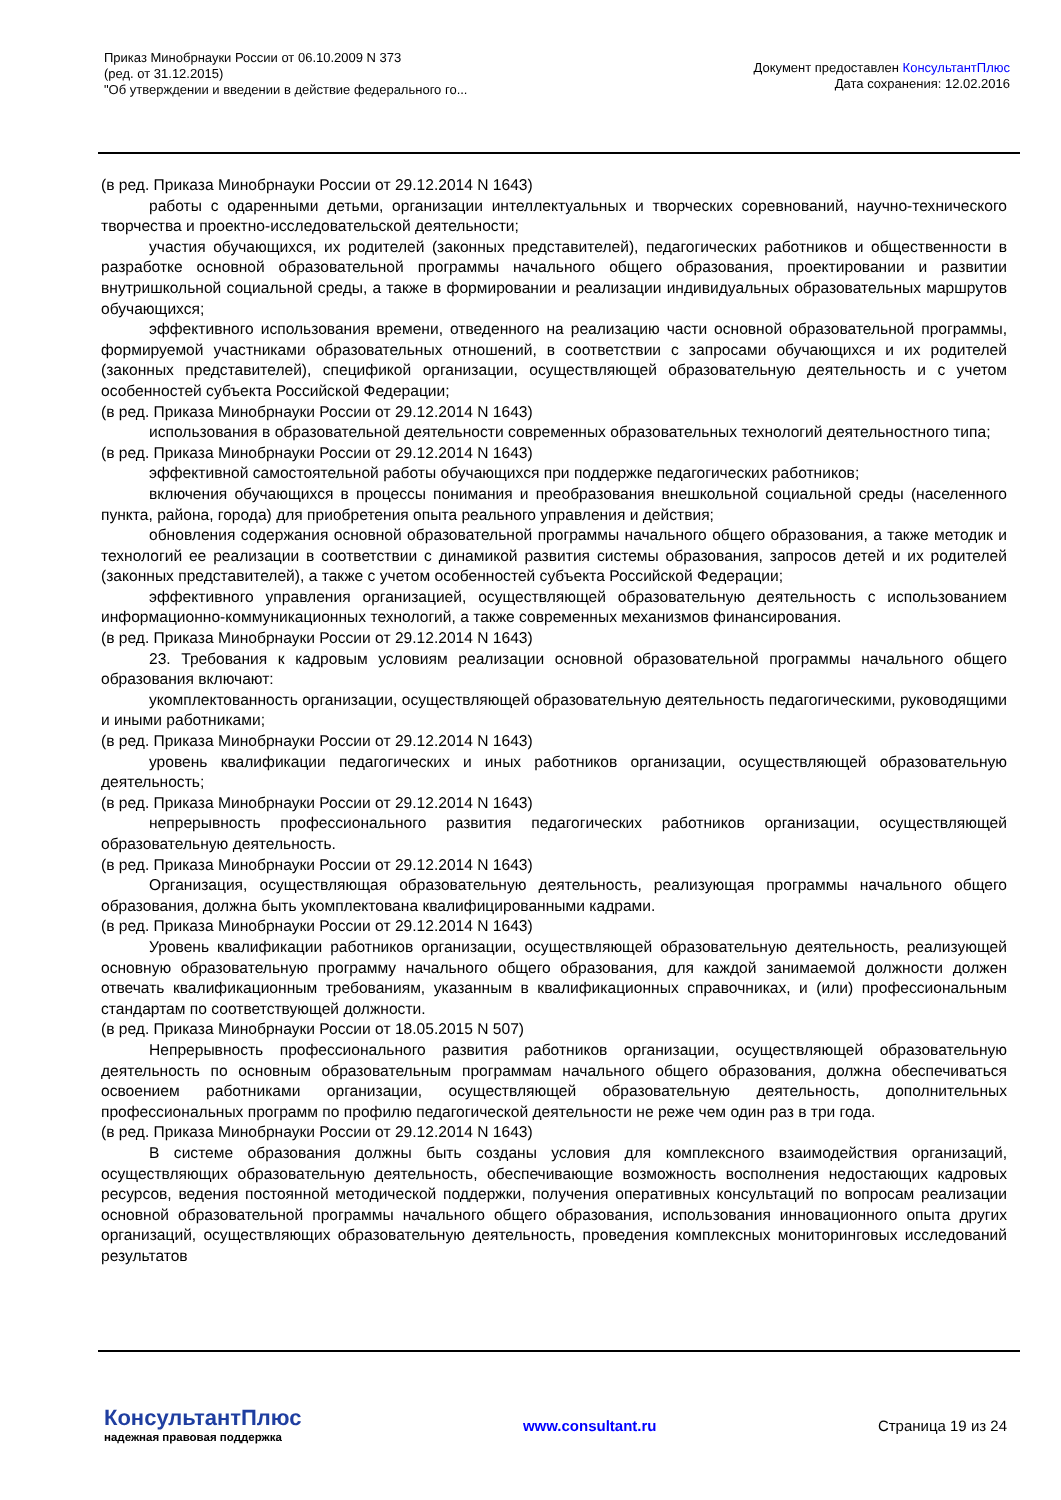Приказ Минобрнауки России от 06.10.2009 N 373
(ред. от 31.12.2015)
"Об утверждении и введении в действие федерального го...
Документ предоставлен КонсультантПлюс
Дата сохранения: 12.02.2016
(в ред. Приказа Минобрнауки России от 29.12.2014 N 1643)
работы с одаренными детьми, организации интеллектуальных и творческих соревнований, научно-технического творчества и проектно-исследовательской деятельности;
участия обучающихся, их родителей (законных представителей), педагогических работников и общественности в разработке основной образовательной программы начального общего образования, проектировании и развитии внутришкольной социальной среды, а также в формировании и реализации индивидуальных образовательных маршрутов обучающихся;
эффективного использования времени, отведенного на реализацию части основной образовательной программы, формируемой участниками образовательных отношений, в соответствии с запросами обучающихся и их родителей (законных представителей), спецификой организации, осуществляющей образовательную деятельность и с учетом особенностей субъекта Российской Федерации;
(в ред. Приказа Минобрнауки России от 29.12.2014 N 1643)
использования в образовательной деятельности современных образовательных технологий деятельностного типа;
(в ред. Приказа Минобрнауки России от 29.12.2014 N 1643)
эффективной самостоятельной работы обучающихся при поддержке педагогических работников;
включения обучающихся в процессы понимания и преобразования внешкольной социальной среды (населенного пункта, района, города) для приобретения опыта реального управления и действия;
обновления содержания основной образовательной программы начального общего образования, а также методик и технологий ее реализации в соответствии с динамикой развития системы образования, запросов детей и их родителей (законных представителей), а также с учетом особенностей субъекта Российской Федерации;
эффективного управления организацией, осуществляющей образовательную деятельность с использованием информационно-коммуникационных технологий, а также современных механизмов финансирования.
(в ред. Приказа Минобрнауки России от 29.12.2014 N 1643)
23. Требования к кадровым условиям реализации основной образовательной программы начального общего образования включают:
укомплектованность организации, осуществляющей образовательную деятельность педагогическими, руководящими и иными работниками;
(в ред. Приказа Минобрнауки России от 29.12.2014 N 1643)
уровень квалификации педагогических и иных работников организации, осуществляющей образовательную деятельность;
(в ред. Приказа Минобрнауки России от 29.12.2014 N 1643)
непрерывность профессионального развития педагогических работников организации, осуществляющей образовательную деятельность.
(в ред. Приказа Минобрнауки России от 29.12.2014 N 1643)
Организация, осуществляющая образовательную деятельность, реализующая программы начального общего образования, должна быть укомплектована квалифицированными кадрами.
(в ред. Приказа Минобрнауки России от 29.12.2014 N 1643)
Уровень квалификации работников организации, осуществляющей образовательную деятельность, реализующей основную образовательную программу начального общего образования, для каждой занимаемой должности должен отвечать квалификационным требованиям, указанным в квалификационных справочниках, и (или) профессиональным стандартам по соответствующей должности.
(в ред. Приказа Минобрнауки России от 18.05.2015 N 507)
Непрерывность профессионального развития работников организации, осуществляющей образовательную деятельность по основным образовательным программам начального общего образования, должна обеспечиваться освоением работниками организации, осуществляющей образовательную деятельность, дополнительных профессиональных программ по профилю педагогической деятельности не реже чем один раз в три года.
(в ред. Приказа Минобрнауки России от 29.12.2014 N 1643)
В системе образования должны быть созданы условия для комплексного взаимодействия организаций, осуществляющих образовательную деятельность, обеспечивающие возможность восполнения недостающих кадровых ресурсов, ведения постоянной методической поддержки, получения оперативных консультаций по вопросам реализации основной образовательной программы начального общего образования, использования инновационного опыта других организаций, осуществляющих образовательную деятельность, проведения комплексных мониторинговых исследований результатов
КонсультантПлюс
надежная правовая поддержка
www.consultant.ru Страница 19 из 24